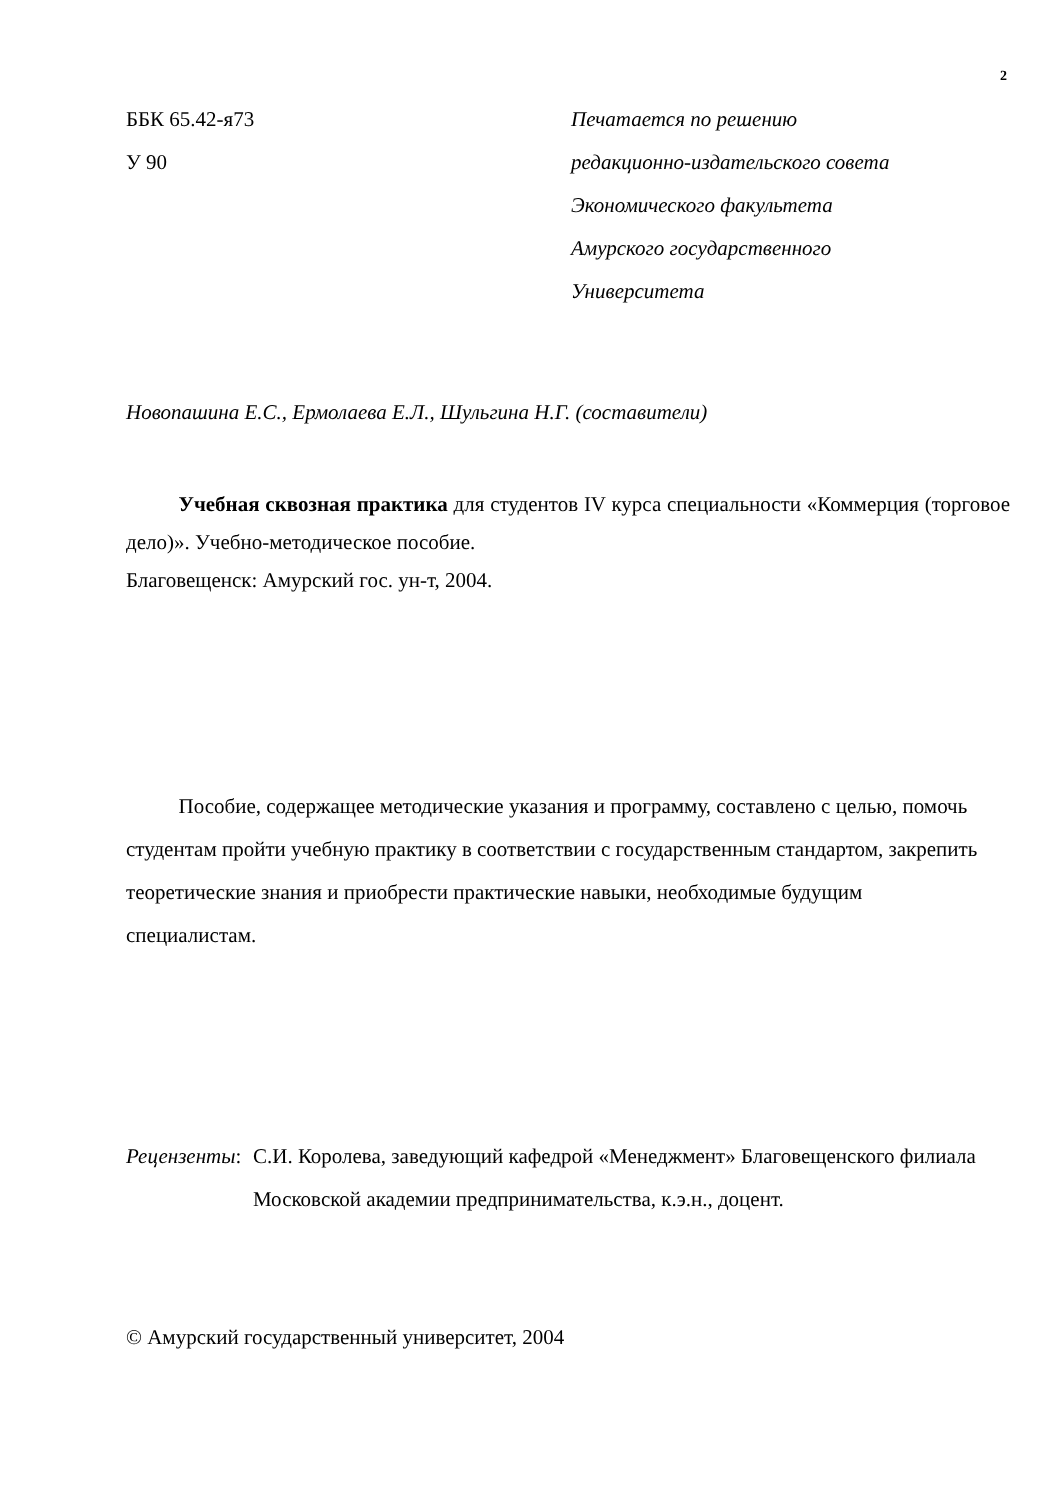2
ББК 65.42-я73
У 90
Печатается по решению
редакционно-издательского совета
Экономического факультета
Амурского государственного
Университета
Новопашина Е.С., Ермолаева Е.Л., Шульгина Н.Г. (составители)
   Учебная сквозная практика для студентов IV курса специальности «Коммерция (торговое дело)». Учебно-методическое пособие.
Благовещенск: Амурский гос. ун-т, 2004.
   Пособие, содержащее методические указания и программу, составлено с целью, помочь студентам пройти учебную практику в соответствии с государственным стандартом, закрепить теоретические знания и приобрести практические навыки, необходимые будущим специалистам.
Рецензенты: С.И. Королева, заведующий кафедрой «Менеджмент» Благовещенского филиала Московской академии предпринимательства, к.э.н., доцент.
© Амурский государственный университет, 2004